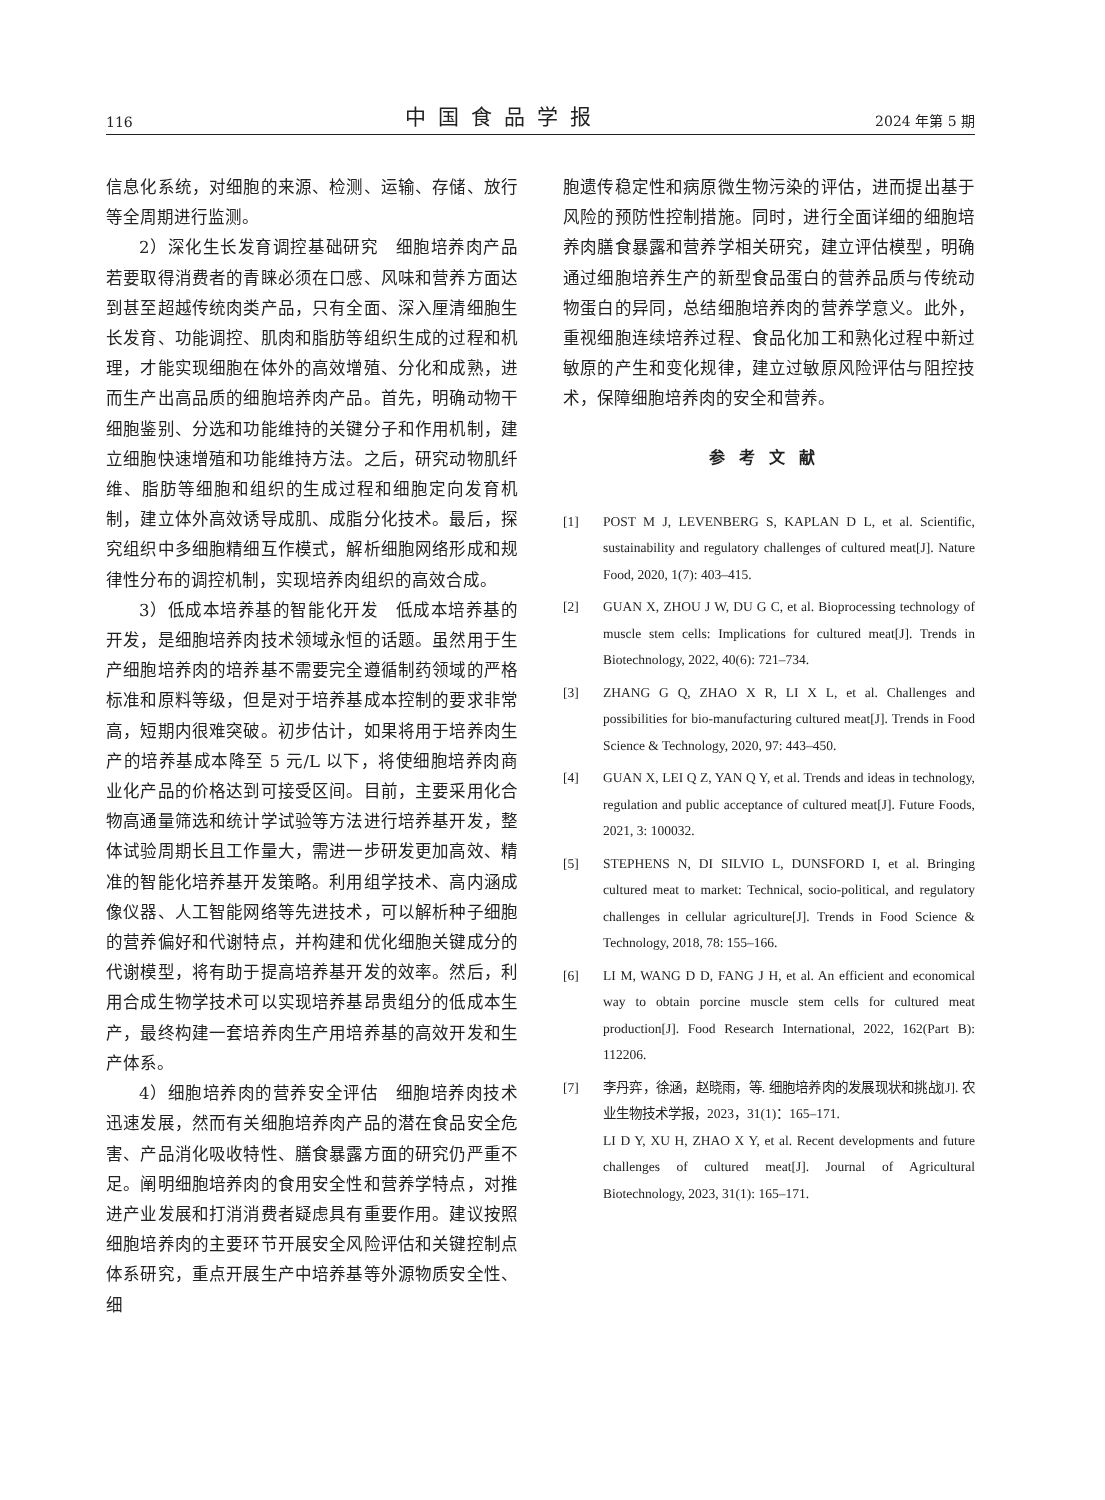116 中国食品学报 2024 年第 5 期
信息化系统，对细胞的来源、检测、运输、存储、放行等全周期进行监测。
2）深化生长发育调控基础研究　细胞培养肉产品若要取得消费者的青睐必须在口感、风味和营养方面达到甚至超越传统肉类产品，只有全面、深入厘清细胞生长发育、功能调控、肌肉和脂肪等组织生成的过程和机理，才能实现细胞在体外的高效增殖、分化和成熟，进而生产出高品质的细胞培养肉产品。首先，明确动物干细胞鉴别、分选和功能维持的关键分子和作用机制，建立细胞快速增殖和功能维持方法。之后，研究动物肌纤维、脂肪等细胞和组织的生成过程和细胞定向发育机制，建立体外高效诱导成肌、成脂分化技术。最后，探究组织中多细胞精细互作模式，解析细胞网络形成和规律性分布的调控机制，实现培养肉组织的高效合成。
3）低成本培养基的智能化开发　低成本培养基的开发，是细胞培养肉技术领域永恒的话题。虽然用于生产细胞培养肉的培养基不需要完全遵循制药领域的严格标准和原料等级，但是对于培养基成本控制的要求非常高，短期内很难突破。初步估计，如果将用于培养肉生产的培养基成本降至 5 元/L 以下，将使细胞培养肉商业化产品的价格达到可接受区间。目前，主要采用化合物高通量筛选和统计学试验等方法进行培养基开发，整体试验周期长且工作量大，需进一步研发更加高效、精准的智能化培养基开发策略。利用组学技术、高内涵成像仪器、人工智能网络等先进技术，可以解析种子细胞的营养偏好和代谢特点，并构建和优化细胞关键成分的代谢模型，将有助于提高培养基开发的效率。然后，利用合成生物学技术可以实现培养基昂贵组分的低成本生产，最终构建一套培养肉生产用培养基的高效开发和生产体系。
4）细胞培养肉的营养安全评估　细胞培养肉技术迅速发展，然而有关细胞培养肉产品的潜在食品安全危害、产品消化吸收特性、膳食暴露方面的研究仍严重不足。阐明细胞培养肉的食用安全性和营养学特点，对推进产业发展和打消消费者疑虑具有重要作用。建议按照细胞培养肉的主要环节开展安全风险评估和关键控制点体系研究，重点开展生产中培养基等外源物质安全性、细
胞遗传稳定性和病原微生物污染的评估，进而提出基于风险的预防性控制措施。同时，进行全面详细的细胞培养肉膳食暴露和营养学相关研究，建立评估模型，明确通过细胞培养生产的新型食品蛋白的营养品质与传统动物蛋白的异同，总结细胞培养肉的营养学意义。此外，重视细胞连续培养过程、食品化加工和熟化过程中新过敏原的产生和变化规律，建立过敏原风险评估与阻控技术，保障细胞培养肉的安全和营养。
参考文献
[1] POST M J, LEVENBERG S, KAPLAN D L, et al. Scientific, sustainability and regulatory challenges of cultured meat[J]. Nature Food, 2020, 1(7): 403–415.
[2] GUAN X, ZHOU J W, DU G C, et al. Bioprocessing technology of muscle stem cells: Implications for cultured meat[J]. Trends in Biotechnology, 2022, 40(6): 721–734.
[3] ZHANG G Q, ZHAO X R, LI X L, et al. Challenges and possibilities for bio-manufacturing cultured meat[J]. Trends in Food Science & Technology, 2020, 97: 443–450.
[4] GUAN X, LEI Q Z, YAN Q Y, et al. Trends and ideas in technology, regulation and public acceptance of cultured meat[J]. Future Foods, 2021, 3: 100032.
[5] STEPHENS N, DI SILVIO L, DUNSFORD I, et al. Bringing cultured meat to market: Technical, socio-political, and regulatory challenges in cellular agriculture[J]. Trends in Food Science & Technology, 2018, 78: 155–166.
[6] LI M, WANG D D, FANG J H, et al. An efficient and economical way to obtain porcine muscle stem cells for cultured meat production[J]. Food Research International, 2022, 162(Part B): 112206.
[7] 李丹弈，徐涵，赵晓雨，等. 细胞培养肉的发展现状和挑战[J]. 农业生物技术学报，2023，31(1)：165–171.
LI D Y, XU H, ZHAO X Y, et al. Recent developments and future challenges of cultured meat[J]. Journal of Agricultural Biotechnology, 2023, 31(1): 165–171.